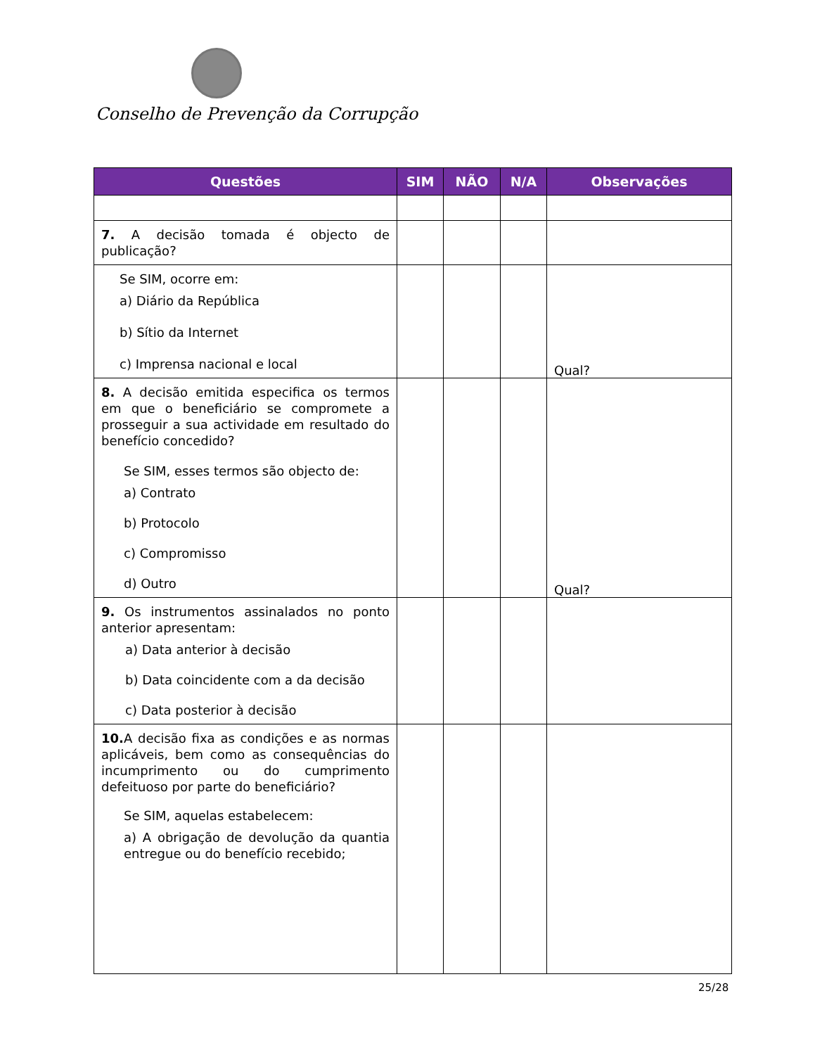Conselho de Prevenção da Corrupção
| Questões | SIM | NÃO | N/A | Observações |
| --- | --- | --- | --- | --- |
| 7. A decisão tomada é objecto de publicação? | | | | |
| Se SIM, ocorre em: a) Diário da República b) Sítio da Internet c) Imprensa nacional e local | | | | Qual? |
| 8. A decisão emitida especifica os termos em que o beneficiário se compromete a prosseguir a sua actividade em resultado do benefício concedido? Se SIM, esses termos são objecto de: a) Contrato b) Protocolo c) Compromisso d) Outro | | | | Qual? |
| 9. Os instrumentos assinalados no ponto anterior apresentam: a) Data anterior à decisão b) Data coincidente com a da decisão c) Data posterior à decisão | | | | |
| 10. A decisão fixa as condições e as normas aplicáveis, bem como as consequências do incumprimento ou do cumprimento defeituoso por parte do beneficiário? Se SIM, aquelas estabelecem: a) A obrigação de devolução da quantia entregue ou do benefício recebido; | | | | |
25/28